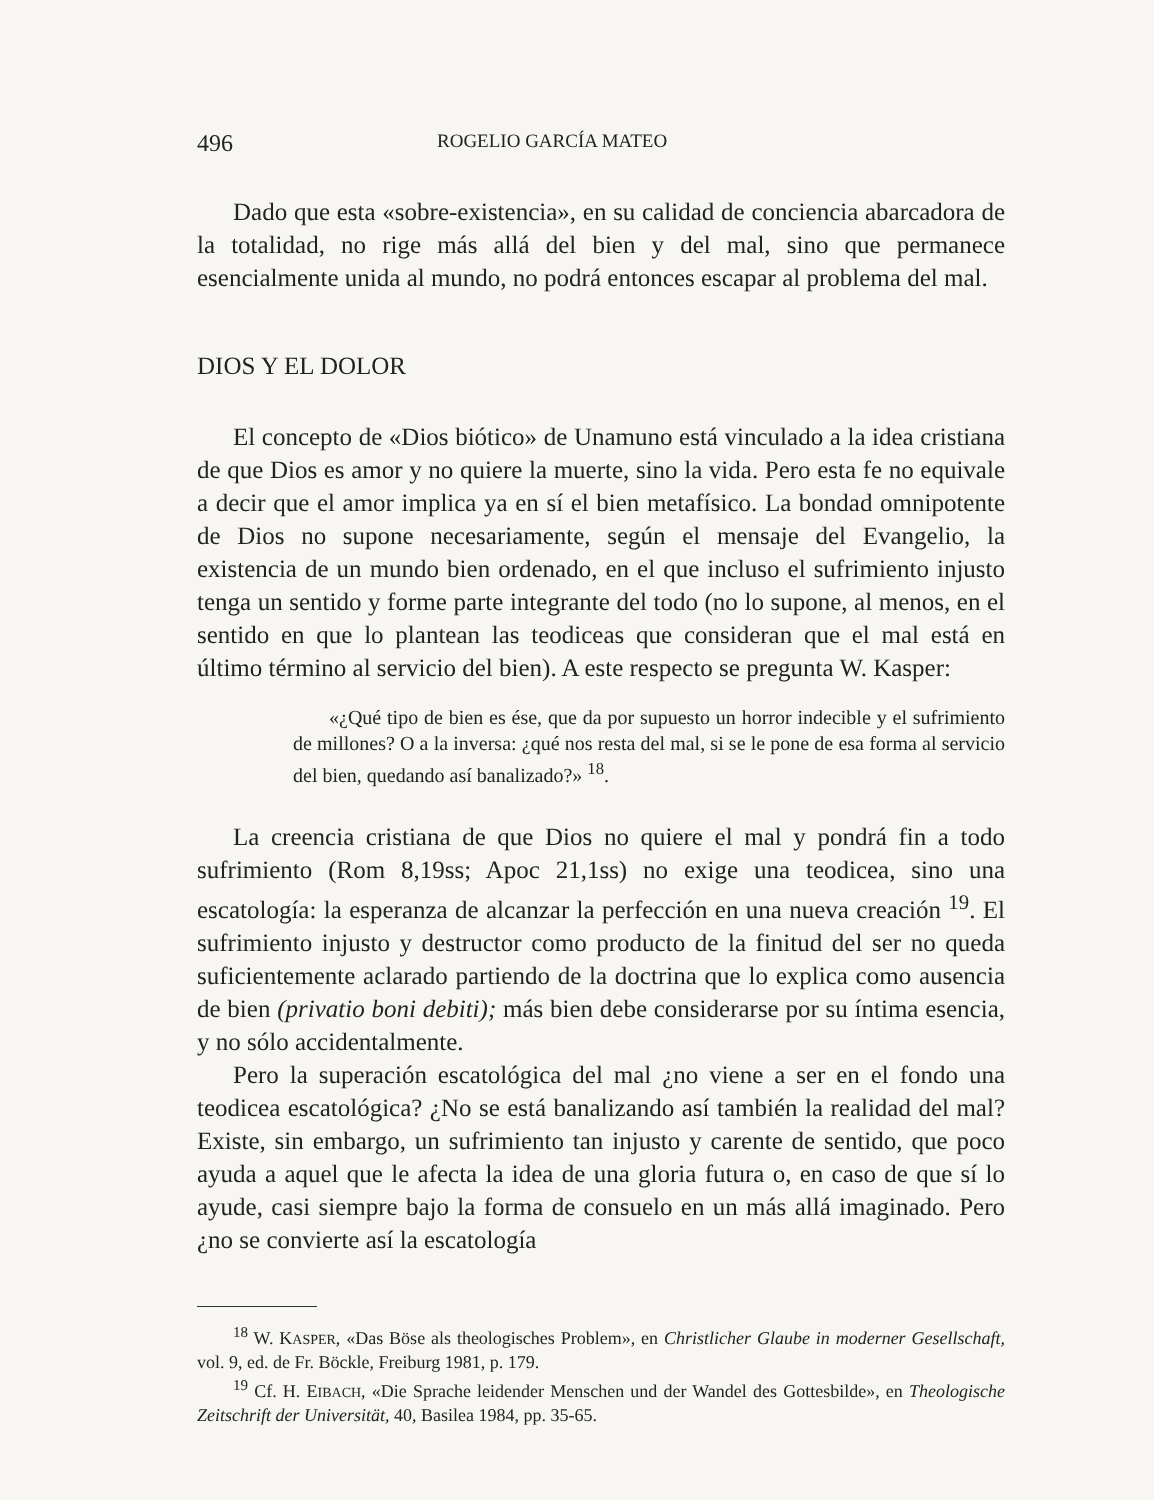496 ROGELIO GARCÍA MATEO
Dado que esta «sobre-existencia», en su calidad de conciencia abarcadora de la totalidad, no rige más allá del bien y del mal, sino que permanece esencialmente unida al mundo, no podrá entonces escapar al problema del mal.
DIOS Y EL DOLOR
El concepto de «Dios biótico» de Unamuno está vinculado a la idea cristiana de que Dios es amor y no quiere la muerte, sino la vida. Pero esta fe no equivale a decir que el amor implica ya en sí el bien metafísico. La bondad omnipotente de Dios no supone necesariamente, según el mensaje del Evangelio, la existencia de un mundo bien ordenado, en el que incluso el sufrimiento injusto tenga un sentido y forme parte integrante del todo (no lo supone, al menos, en el sentido en que lo plantean las teodiceas que consideran que el mal está en último término al servicio del bien). A este respecto se pregunta W. Kasper:
«¿Qué tipo de bien es ése, que da por supuesto un horror indecible y el sufrimiento de millones? O a la inversa: ¿qué nos resta del mal, si se le pone de esa forma al servicio del bien, quedando así banalizado?» <sup>18</sup>.
La creencia cristiana de que Dios no quiere el mal y pondrá fin a todo sufrimiento (Rom 8,19ss; Apoc 21,1ss) no exige una teodicea, sino una escatología: la esperanza de alcanzar la perfección en una nueva creación <sup>19</sup>. El sufrimiento injusto y destructor como producto de la finitud del ser no queda suficientemente aclarado partiendo de la doctrina que lo explica como ausencia de bien (privatio boni debiti); más bien debe considerarse por su íntima esencia, y no sólo accidentalmente.
Pero la superación escatológica del mal ¿no viene a ser en el fondo una teodicea escatológica? ¿No se está banalizando así también la realidad del mal? Existe, sin embargo, un sufrimiento tan injusto y carente de sentido, que poco ayuda a aquel que le afecta la idea de una gloria futura o, en caso de que sí lo ayude, casi siempre bajo la forma de consuelo en un más allá imaginado. Pero ¿no se convierte así la escatología
<sup>18</sup> W. KASPER, «Das Böse als theologisches Problem», en Christlicher Glaube in moderner Gesellschaft, vol. 9, ed. de Fr. Böckle, Freiburg 1981, p. 179.
<sup>19</sup> Cf. H. EIBACH, «Die Sprache leidender Menschen und der Wandel des Gottesbilde», en Theologische Zeitschrift der Universität, 40, Basilea 1984, pp. 35-65.